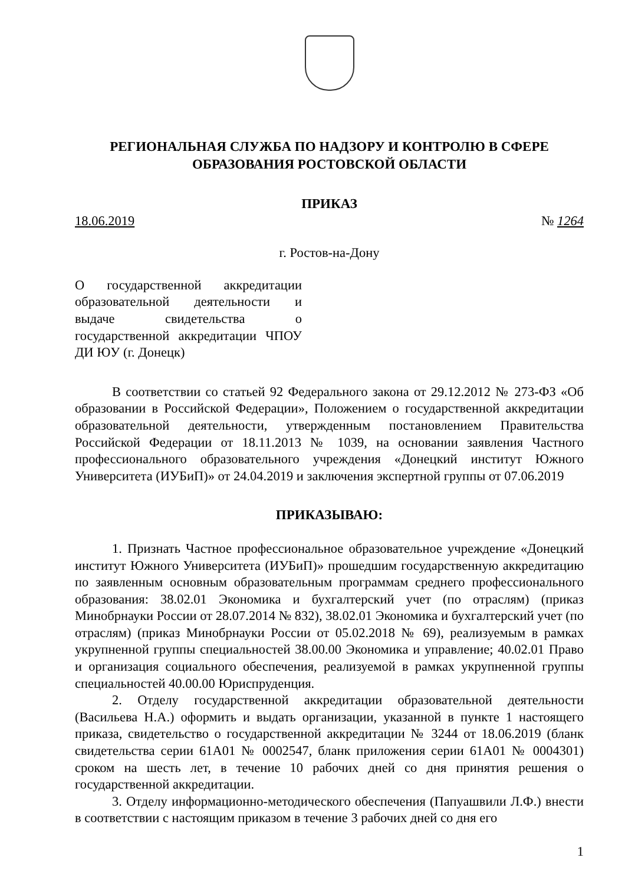РЕГИОНАЛЬНАЯ СЛУЖБА ПО НАДЗОРУ И КОНТРОЛЮ В СФЕРЕ
ОБРАЗОВАНИЯ РОСТОВСКОЙ ОБЛАСТИ
ПРИКАЗ
18.06.2019 № 1264
г. Ростов-на-Дону
О государственной аккредитации образовательной деятельности и выдаче свидетельства о государственной аккредитации ЧПОУ ДИ ЮУ (г. Донецк)
В соответствии со статьей 92 Федерального закона от 29.12.2012 № 273-ФЗ «Об образовании в Российской Федерации», Положением о государственной аккредитации образовательной деятельности, утвержденным постановлением Правительства Российской Федерации от 18.11.2013 № 1039, на основании заявления Частного профессионального образовательного учреждения «Донецкий институт Южного Университета (ИУБиП)» от 24.04.2019 и заключения экспертной группы от 07.06.2019
ПРИКАЗЫВАЮ:
1. Признать Частное профессиональное образовательное учреждение «Донецкий институт Южного Университета (ИУБиП)» прошедшим государственную аккредитацию по заявленным основным образовательным программам среднего профессионального образования: 38.02.01 Экономика и бухгалтерский учет (по отраслям) (приказ Минобрнауки России от 28.07.2014 № 832), 38.02.01 Экономика и бухгалтерский учет (по отраслям) (приказ Минобрнауки России от 05.02.2018 № 69), реализуемым в рамках укрупненной группы специальностей 38.00.00 Экономика и управление; 40.02.01 Право и организация социального обеспечения, реализуемой в рамках укрупненной группы специальностей 40.00.00 Юриспруденция.
2. Отделу государственной аккредитации образовательной деятельности (Васильева Н.А.) оформить и выдать организации, указанной в пункте 1 настоящего приказа, свидетельство о государственной аккредитации № 3244 от 18.06.2019 (бланк свидетельства серии 61А01 № 0002547, бланк приложения серии 61А01 № 0004301) сроком на шесть лет, в течение 10 рабочих дней со дня принятия решения о государственной аккредитации.
3. Отделу информационно-методического обеспечения (Папуашвили Л.Ф.) внести в соответствии с настоящим приказом в течение 3 рабочих дней со дня его
1